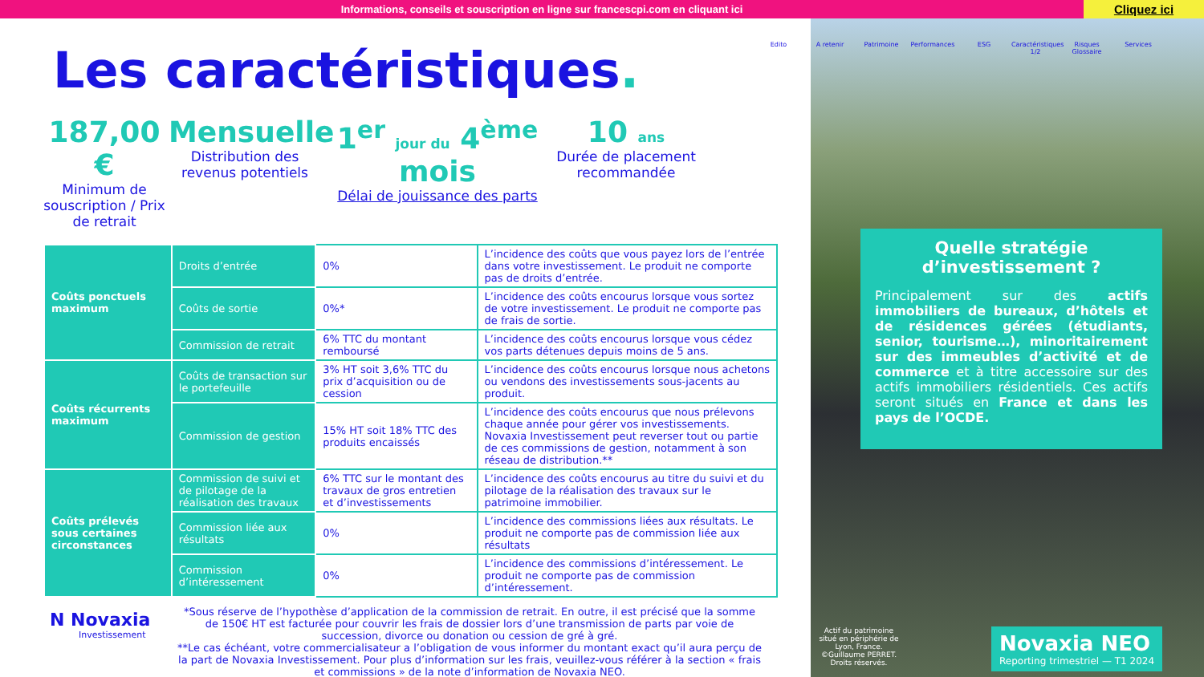Informations, conseils et souscription en ligne sur francescpi.com en cliquant ici
Cliquez ici
Les caractéristiques.
187,00 €
Minimum de souscription / Prix de retrait
Mensuelle
Distribution des revenus potentiels
1<sup>er</sup> jour du 4<sup>ème</sup> mois
Délai de jouissance des parts
10 ans
Durée de placement recommandée
| Coûts ponctuels maximum | Droits d’entrée | 0% | L’incidence des coûts que vous payez lors de l’entrée dans votre investissement. Le produit ne comporte pas de droits d’entrée. |
| | Coûts de sortie | 0%* | L’incidence des coûts encourus lorsque vous sortez de votre investissement. Le produit ne comporte pas de frais de sortie. |
| | Commission de retrait | 6% TTC du montant remboursé | L’incidence des coûts encourus lorsque vous cédez vos parts détenues depuis moins de 5 ans. |
| Coûts récurrents maximum | Coûts de transaction sur le portefeuille | 3% HT soit 3,6% TTC du prix d’acquisition ou de cession | L’incidence des coûts encourus lorsque nous achetons ou vendons des investissements sous-jacents au produit. |
| | Commission de gestion | 15% HT soit 18% TTC des produits encaissés | L’incidence des coûts encourus que nous prélevons chaque année pour gérer vos investissements. Novaxia Investissement peut reverser tout ou partie de ces commissions de gestion, notamment à son réseau de distribution.** |
| Coûts prélevés sous certaines circonstances | Commission de suivi et de pilotage de la réalisation des travaux | 6% TTC sur le montant des travaux de gros entretien et d’investissements | L’incidence des coûts encourus au titre du suivi et du pilotage de la réalisation des travaux sur le patrimoine immobilier. |
| | Commission liée aux résultats | 0% | L’incidence des commissions liées aux résultats. Le produit ne comporte pas de commission liée aux résultats |
| | Commission d’intéressement | 0% | L’incidence des commissions d’intéressement. Le produit ne comporte pas de commission d’intéressement. |
*Sous réserve de l’hypothèse d’application de la commission de retrait. En outre, il est précisé que la somme de 150€ HT est facturée pour couvrir les frais de dossier lors d’une transmission de parts par voie de succession, divorce ou donation ou cession de gré à gré.
**Le cas échéant, votre commercialisateur a l’obligation de vous informer du montant exact qu’il aura perçu de la part de Novaxia Investissement. Pour plus d’information sur les frais, veuillez-vous référer à la section « frais et commissions » de la note d’information de Novaxia NEO.
N Novaxia
Investissement
Edito A retenir Patrimoine Performances ESG Caractéristiques 1/2
Risques Glossaire
Services
Quelle stratégie d’investissement ?
Principalement sur des actifs immobiliers de bureaux, d’hôtels et de résidences gérées (étudiants, senior, tourisme…), minoritairement sur des immeubles d’activité et de commerce et à titre accessoire sur des actifs immobiliers résidentiels. Ces actifs seront situés en France et dans les pays de l’OCDE.
Actif du patrimoine situé en périphérie de Lyon, France. ©Guillaume PERRET. Droits réservés.
Novaxia NEO
Reporting trimestriel — T1 2024